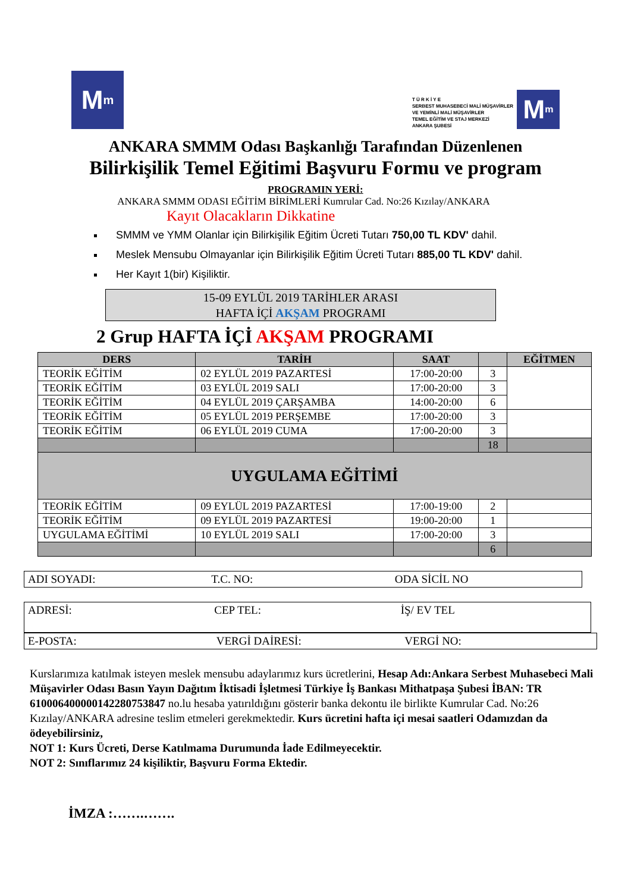M<sup>m</sup>
T Ü R K İ Y E
SERBEST MUHASEBECİ MALİ MÜŞAVİRLER
VE YEMİNLİ MALİ MÜŞAVİRLER
TEMEL EĞİTİM VE STAJ MERKEZİ
ANKARA ŞUBESİ
M<sup>m</sup>
ANKARA SMMM Odası Başkanlığı Tarafından Düzenlenen
Bilirkişilik Temel Eğitimi Başvuru Formu ve program
PROGRAMIN YERİ:
ANKARA SMMM ODASI EĞİTİM BİRİMLERİ Kumrular Cad. No:26 Kızılay/ANKARA
Kayıt Olacakların Dikkatine
SMMM ve YMM Olanlar için Bilirkişilik Eğitim Ücreti Tutarı 750,00 TL KDV' dahil.
Meslek Mensubu Olmayanlar için Bilirkişilik Eğitim Ücreti Tutarı 885,00 TL KDV' dahil.
Her Kayıt 1(bir) Kişiliktir.
15-09 EYLÜL 2019 TARİHLER ARASI
HAFTA İÇİ AKŞAM PROGRAMI
2 Grup HAFTA İÇİ AKŞAM PROGRAMI
| DERS | TARİH | SAAT | | EĞİTMEN |
| --- | --- | --- | --- | --- |
| TEORİK EĞİTİM | 02 EYLÜL 2019 PAZARTESİ | 17:00-20:00 | 3 | |
| TEORİK EĞİTİM | 03 EYLÜL 2019 SALI | 17:00-20:00 | 3 | |
| TEORİK EĞİTİM | 04 EYLÜL 2019 ÇARŞAMBA | 14:00-20:00 | 6 | |
| TEORİK EĞİTİM | 05 EYLÜL 2019 PERŞEMBE | 17:00-20:00 | 3 | |
| TEORİK EĞİTİM | 06 EYLÜL 2019 CUMA | 17:00-20:00 | 3 | |
| | | | 18 | |
| UYGULAMA EĞİTİMİ | | | | |
| TEORİK EĞİTİM | 09 EYLÜL 2019 PAZARTESİ | 17:00-19:00 | 2 | |
| TEORİK EĞİTİM | 09 EYLÜL 2019 PAZARTESİ | 19:00-20:00 | 1 | |
| UYGULAMA EĞİTİMİ | 10 EYLÜL 2019 SALI | 17:00-20:00 | 3 | |
| | | | 6 | |
ADI SOYADI: T.C. NO: ODA SİCİL NO
ADRESİ: CEP TEL: İŞ/ EV TEL
E-POSTA: VERGİ DAİRESİ: VERGİ NO:
Kurslarımıza katılmak isteyen meslek mensubu adaylarımız kurs ücretlerini, Hesap Adı:Ankara Serbest Muhasebeci Mali Müşavirler Odası Basın Yayın Dağıtım İktisadi İşletmesi Türkiye İş Bankası Mithatpaşa Şubesi İBAN: TR 610006400000142280753847 no.lu hesaba yatırıldığını gösterir banka dekontu ile birlikte Kumrular Cad. No:26 Kızılay/ANKARA adresine teslim etmeleri gerekmektedir. Kurs ücretini hafta içi mesai saatleri Odamızdan da ödeyebilirsiniz,
NOT 1: Kurs Ücreti, Derse Katılmama Durumunda İade Edilmeyecektir.
NOT 2: Sınıflarımız 24 kişiliktir, Başvuru Forma Ektedir.
İMZA :…….…….